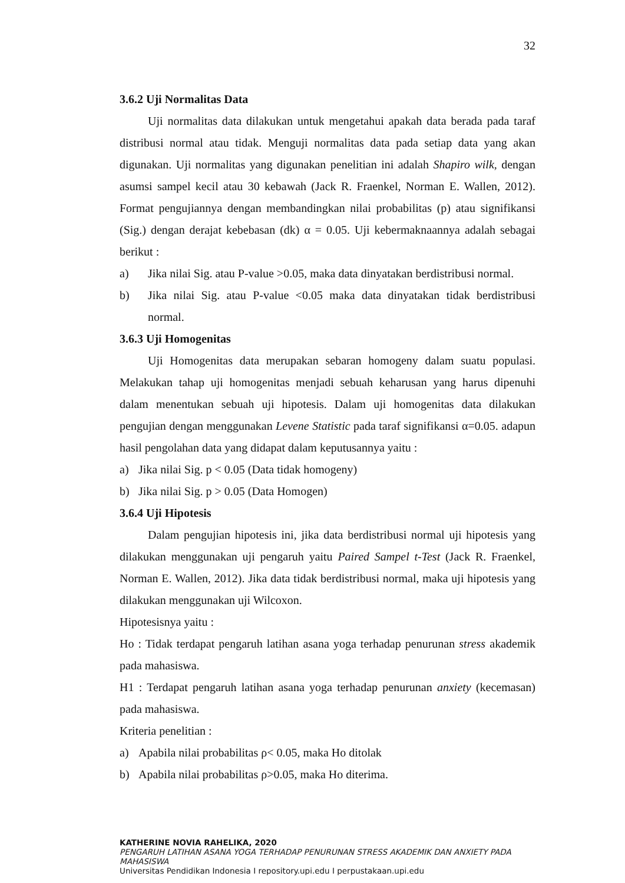32
3.6.2 Uji Normalitas Data
Uji normalitas data dilakukan untuk mengetahui apakah data berada pada taraf distribusi normal atau tidak. Menguji normalitas data pada setiap data yang akan digunakan. Uji normalitas yang digunakan penelitian ini adalah Shapiro wilk, dengan asumsi sampel kecil atau 30 kebawah (Jack R. Fraenkel, Norman E. Wallen, 2012). Format pengujiannya dengan membandingkan nilai probabilitas (p) atau signifikansi (Sig.) dengan derajat kebebasan (dk) α = 0.05. Uji kebermaknaannya adalah sebagai berikut :
a) Jika nilai Sig. atau P-value >0.05, maka data dinyatakan berdistribusi normal.
b) Jika nilai Sig. atau P-value <0.05 maka data dinyatakan tidak berdistribusi normal.
3.6.3 Uji Homogenitas
Uji Homogenitas data merupakan sebaran homogeny dalam suatu populasi. Melakukan tahap uji homogenitas menjadi sebuah keharusan yang harus dipenuhi dalam menentukan sebuah uji hipotesis. Dalam uji homogenitas data dilakukan pengujian dengan menggunakan Levene Statistic pada taraf signifikansi α=0.05. adapun hasil pengolahan data yang didapat dalam keputusannya yaitu :
a) Jika nilai Sig. p < 0.05 (Data tidak homogeny)
b) Jika nilai Sig. p > 0.05 (Data Homogen)
3.6.4 Uji Hipotesis
Dalam pengujian hipotesis ini, jika data berdistribusi normal uji hipotesis yang dilakukan menggunakan uji pengaruh yaitu Paired Sampel t-Test (Jack R. Fraenkel, Norman E. Wallen, 2012). Jika data tidak berdistribusi normal, maka uji hipotesis yang dilakukan menggunakan uji Wilcoxon.
Hipotesisnya yaitu :
Ho : Tidak terdapat pengaruh latihan asana yoga terhadap penurunan stress akademik pada mahasiswa.
H1 : Terdapat pengaruh latihan asana yoga terhadap penurunan anxiety (kecemasan) pada mahasiswa.
Kriteria penelitian :
a) Apabila nilai probabilitas ρ< 0.05, maka Ho ditolak
b) Apabila nilai probabilitas ρ>0.05, maka Ho diterima.
KATHERINE NOVIA RAHELIKA, 2020
PENGARUH LATIHAN ASANA YOGA TERHADAP PENURUNAN STRESS AKADEMIK DAN ANXIETY PADA MAHASISWA
Universitas Pendidikan Indonesia I repository.upi.edu I perpustakaan.upi.edu